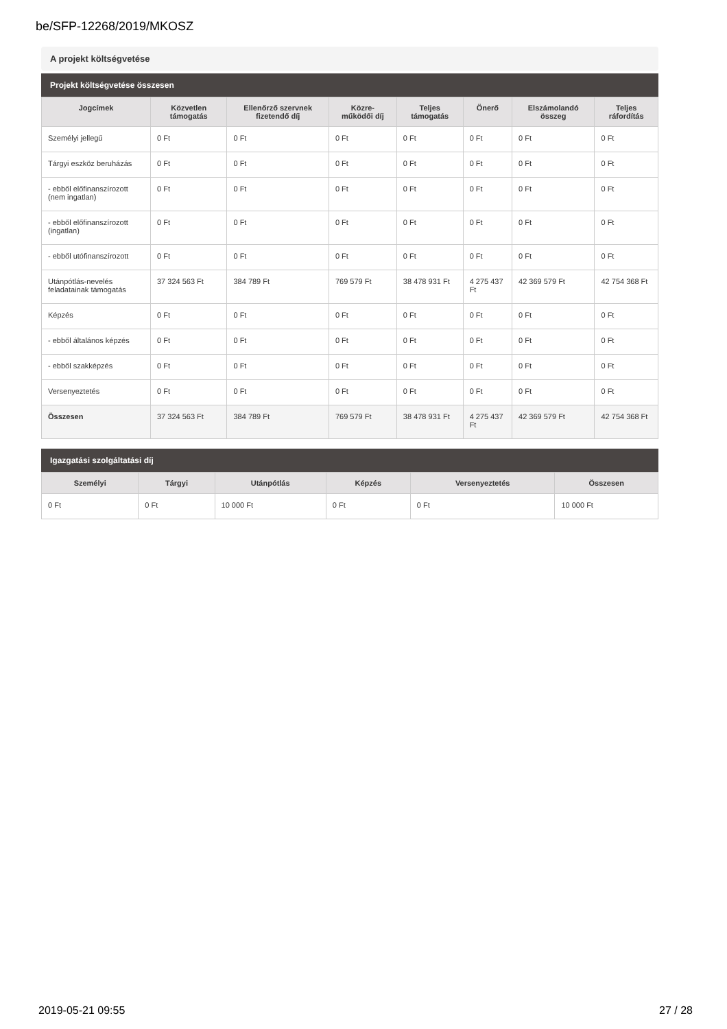be/SFP-12268/2019/MKOSZ
A projekt költségvetése
Projekt költségvetése összesen
| Jogcímek | Közvetlen támogatás | Ellenőrző szervnek fizetendő díj | Közre-működői díj | Teljes támogatás | Önerő | Elszámolandó összeg | Teljes ráfordítás |
| --- | --- | --- | --- | --- | --- | --- | --- |
| Személyi jellegű | 0 Ft | 0 Ft | 0 Ft | 0 Ft | 0 Ft | 0 Ft | 0 Ft |
| Tárgyi eszköz beruházás | 0 Ft | 0 Ft | 0 Ft | 0 Ft | 0 Ft | 0 Ft | 0 Ft |
| - ebből előfinanszírozott (nem ingatlan) | 0 Ft | 0 Ft | 0 Ft | 0 Ft | 0 Ft | 0 Ft | 0 Ft |
| - ebből előfinanszírozott (ingatlan) | 0 Ft | 0 Ft | 0 Ft | 0 Ft | 0 Ft | 0 Ft | 0 Ft |
| - ebből utófinanszírozott | 0 Ft | 0 Ft | 0 Ft | 0 Ft | 0 Ft | 0 Ft | 0 Ft |
| Utánpótlás-nevelés feladatainak támogatás | 37 324 563 Ft | 384 789 Ft | 769 579 Ft | 38 478 931 Ft | 4 275 437 Ft | 42 369 579 Ft | 42 754 368 Ft |
| Képzés | 0 Ft | 0 Ft | 0 Ft | 0 Ft | 0 Ft | 0 Ft | 0 Ft |
| - ebből általános képzés | 0 Ft | 0 Ft | 0 Ft | 0 Ft | 0 Ft | 0 Ft | 0 Ft |
| - ebből szakképzés | 0 Ft | 0 Ft | 0 Ft | 0 Ft | 0 Ft | 0 Ft | 0 Ft |
| Versenyeztetés | 0 Ft | 0 Ft | 0 Ft | 0 Ft | 0 Ft | 0 Ft | 0 Ft |
| Összesen | 37 324 563 Ft | 384 789 Ft | 769 579 Ft | 38 478 931 Ft | 4 275 437 Ft | 42 369 579 Ft | 42 754 368 Ft |
Igazgatási szolgáltatási díj
| Személyi | Tárgyi | Utánpótlás | Képzés | Versenyeztetés | Összesen |
| --- | --- | --- | --- | --- | --- |
| 0 Ft | 0 Ft | 10 000 Ft | 0 Ft | 0 Ft | 10 000 Ft |
2019-05-21 09:55 27 / 28